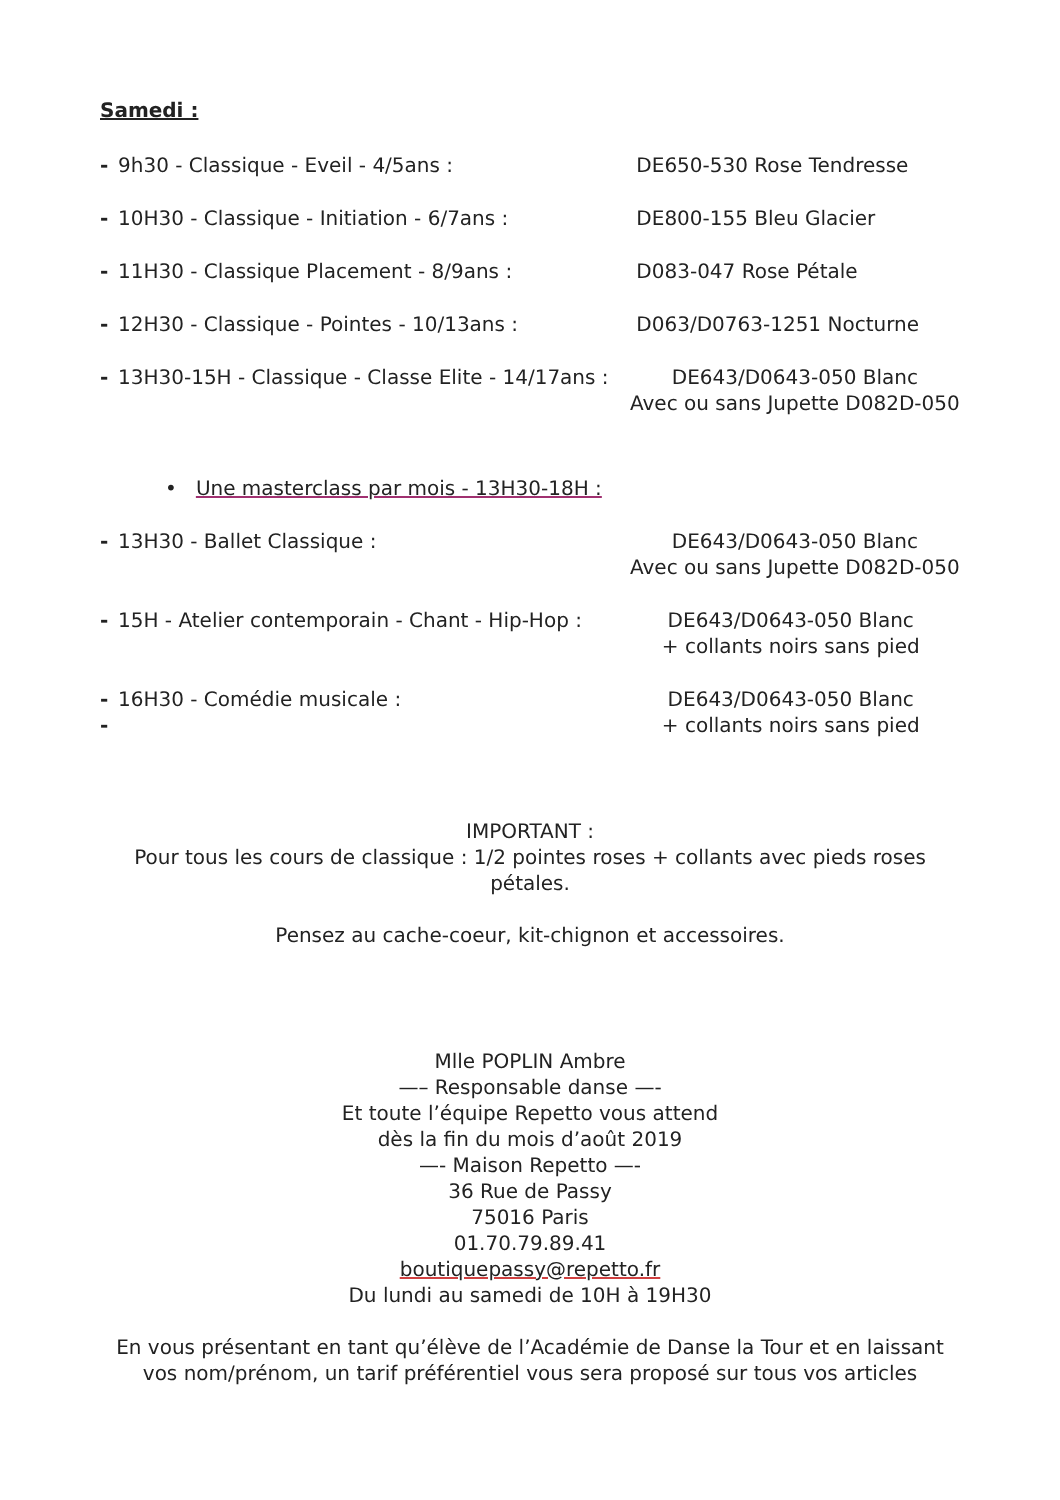Samedi :
- 9h30 - Classique - Eveil - 4/5ans : DE650-530 Rose Tendresse
- 10H30 - Classique - Initiation - 6/7ans : DE800-155 Bleu Glacier
- 11H30 - Classique Placement - 8/9ans : D083-047 Rose Pétale
- 12H30 - Classique - Pointes - 10/13ans : D063/D0763-1251 Nocturne
- 13H30-15H - Classique - Classe Elite - 14/17ans :
DE643/D0643-050 Blanc
Avec ou sans Jupette D082D-050
• Une masterclass par mois - 13H30-18H :
- 13H30 - Ballet Classique : DE643/D0643-050 Blanc
Avec ou sans Jupette D082D-050
- 15H - Atelier contemporain - Chant - Hip-Hop :
DE643/D0643-050 Blanc
+ collants noirs sans pied
- 16H30 - Comédie musicale :
-
DE643/D0643-050 Blanc
+ collants noirs sans pied
IMPORTANT :
Pour tous les cours de classique : 1/2 pointes roses + collants avec pieds roses pétales.
Pensez au cache-coeur, kit-chignon et accessoires.
Mlle POPLIN Ambre
—– Responsable danse —-
Et toute l’équipe Repetto vous attend
dès la fin du mois d’août 2019
—- Maison Repetto —-
36 Rue de Passy
75016 Paris
01.70.79.89.41
boutiquepassy@repetto.fr
Du lundi au samedi de 10H à 19H30
En vous présentant en tant qu’élève de l’Académie de Danse la Tour et en laissant vos nom/prénom, un tarif préférentiel vous sera proposé sur tous vos articles